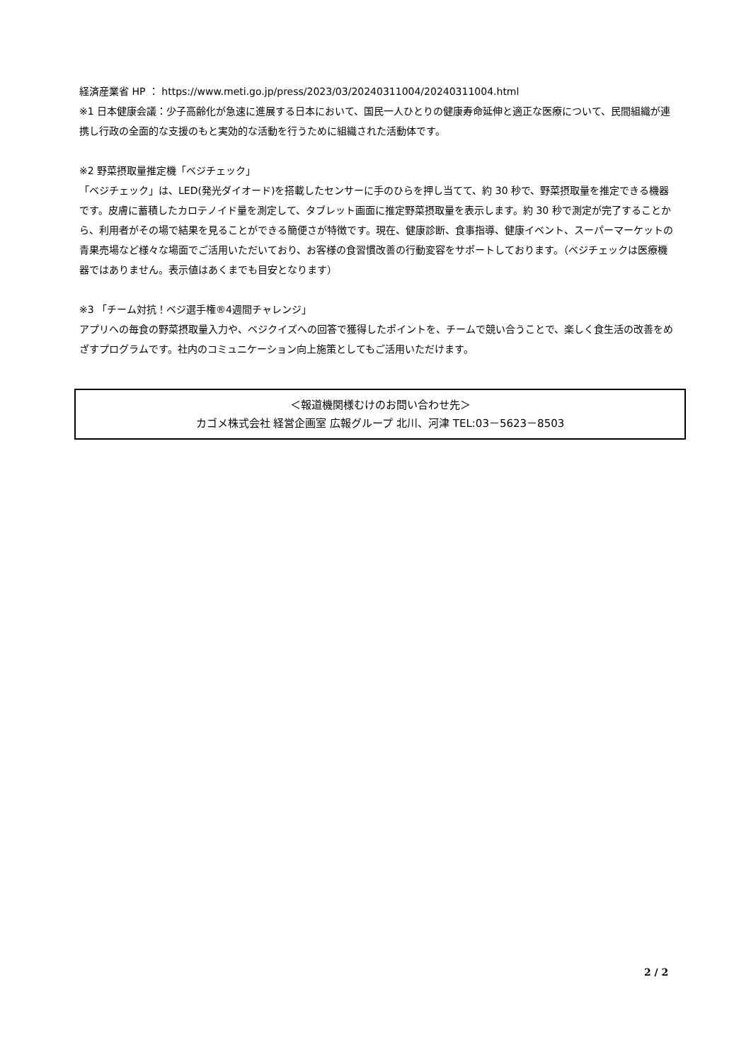経済産業省 HP ： https://www.meti.go.jp/press/2023/03/20240311004/20240311004.html
※1 日本健康会議：少子高齢化が急速に進展する日本において、国民一人ひとりの健康寿命延伸と適正な医療について、民間組織が連携し行政の全面的な支援のもと実効的な活動を行うために組織された活動体です。
※2 野菜摂取量推定機「ベジチェック」
「ベジチェック」は、LED(発光ダイオード)を搭載したセンサーに手のひらを押し当てて、約 30 秒で、野菜摂取量を推定できる機器です。皮膚に蓄積したカロテノイド量を測定して、タブレット画面に推定野菜摂取量を表示します。約 30 秒で測定が完了することから、利用者がその場で結果を見ることができる簡便さが特徴です。現在、健康診断、食事指導、健康イベント、スーパーマーケットの青果売場など様々な場面でご活用いただいており、お客様の食習慣改善の行動変容をサポートしております。（ベジチェックは医療機器ではありません。表示値はあくまでも目安となります）
※3 「チーム対抗！ベジ選手権®4週間チャレンジ」
アプリへの毎食の野菜摂取量入力や、ベジクイズへの回答で獲得したポイントを、チームで競い合うことで、楽しく食生活の改善をめざすプログラムです。社内のコミュニケーション向上施策としてもご活用いただけます。
＜報道機関様むけのお問い合わせ先＞
カゴメ株式会社 経営企画室 広報グループ 北川、河津 TEL:03－5623－8503
2 / 2